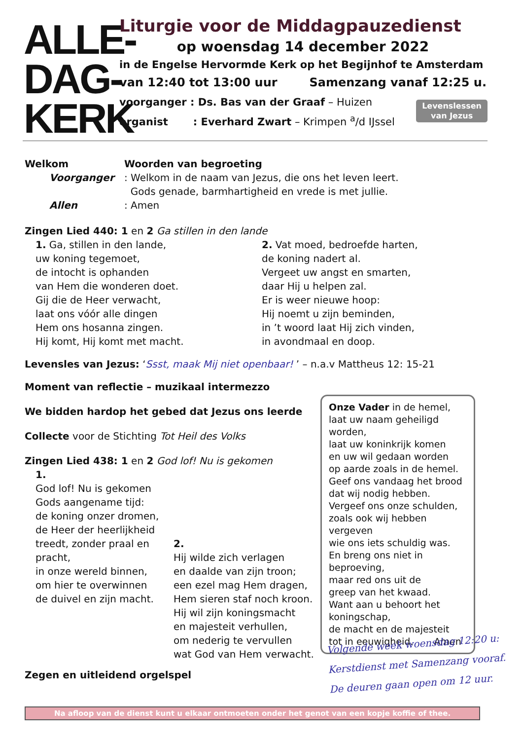ALLE-
DAG-
KERK
Liturgie voor de Middagpauzedienst
op woensdag 14 december 2022
in de Engelse Hervormde Kerk op het Begijnhof te Amsterdam
van 12:40 tot 13:00 uur Samenzang vanaf 12:25 u.
voorganger : Ds. Bas van der Graaf – Huizen
organist : Everhard Zwart – Krimpen <sup>a</sup>/d IJssel
Levenslessen
van Jezus
Welkom Woorden van begroeting
Voorganger : Welkom in de naam van Jezus, die ons het leven leert.
Gods genade, barmhartigheid en vrede is met jullie.
Allen : Amen
Zingen Lied 440: 1 en 2 Ga stillen in den lande
1. Ga, stillen in den lande,
uw koning tegemoet,
de intocht is ophanden
van Hem die wonderen doet.
Gij die de Heer verwacht,
laat ons vóór alle dingen
Hem ons hosanna zingen.
Hij komt, Hij komt met macht.
2. Vat moed, bedroefde harten,
de koning nadert al.
Vergeet uw angst en smarten,
daar Hij u helpen zal.
Er is weer nieuwe hoop:
Hij noemt u zijn beminden,
in ’t woord laat Hij zich vinden,
in avondmaal en doop.
Levensles van Jezus: ‘Ssst, maak Mij niet openbaar! ’ – n.a.v Mattheus 12: 15-21
Moment van reflectie – muzikaal intermezzo
We bidden hardop het gebed dat Jezus ons leerde
Collecte voor de Stichting Tot Heil des Volks
Zingen Lied 438: 1 en 2 God lof! Nu is gekomen
1.
God lof! Nu is gekomen
Gods aangename tijd:
de koning onzer dromen,
de Heer der heerlijkheid
treedt, zonder praal en pracht,
in onze wereld binnen,
om hier te overwinnen
de duivel en zijn macht.
2.
Hij wilde zich verlagen
en daalde van zijn troon;
een ezel mag Hem dragen,
Hem sieren staf noch kroon.
Hij wil zijn koningsmacht
en majesteit verhullen,
om nederig te vervullen
wat God van Hem verwacht.
Zegen en uitleidend orgelspel
Onze Vader in de hemel,
laat uw naam geheiligd worden,
laat uw koninkrijk komen
en uw wil gedaan worden
op aarde zoals in de hemel.
Geef ons vandaag het brood
dat wij nodig hebben.
Vergeef ons onze schulden,
zoals ook wij hebben vergeven
wie ons iets schuldig was.
En breng ons niet in beproeving,
maar red ons uit de
greep van het kwaad.
Want aan u behoort het koningschap,
de macht en de majesteit
tot in eeuwigheid. Amen
Volgende week woensdag 12:20 u:
Kerstdienst met Samenzang vooraf.
De deuren gaan open om 12 uur.
Na afloop van de dienst kunt u elkaar ontmoeten onder het genot van een kopje koffie of thee.